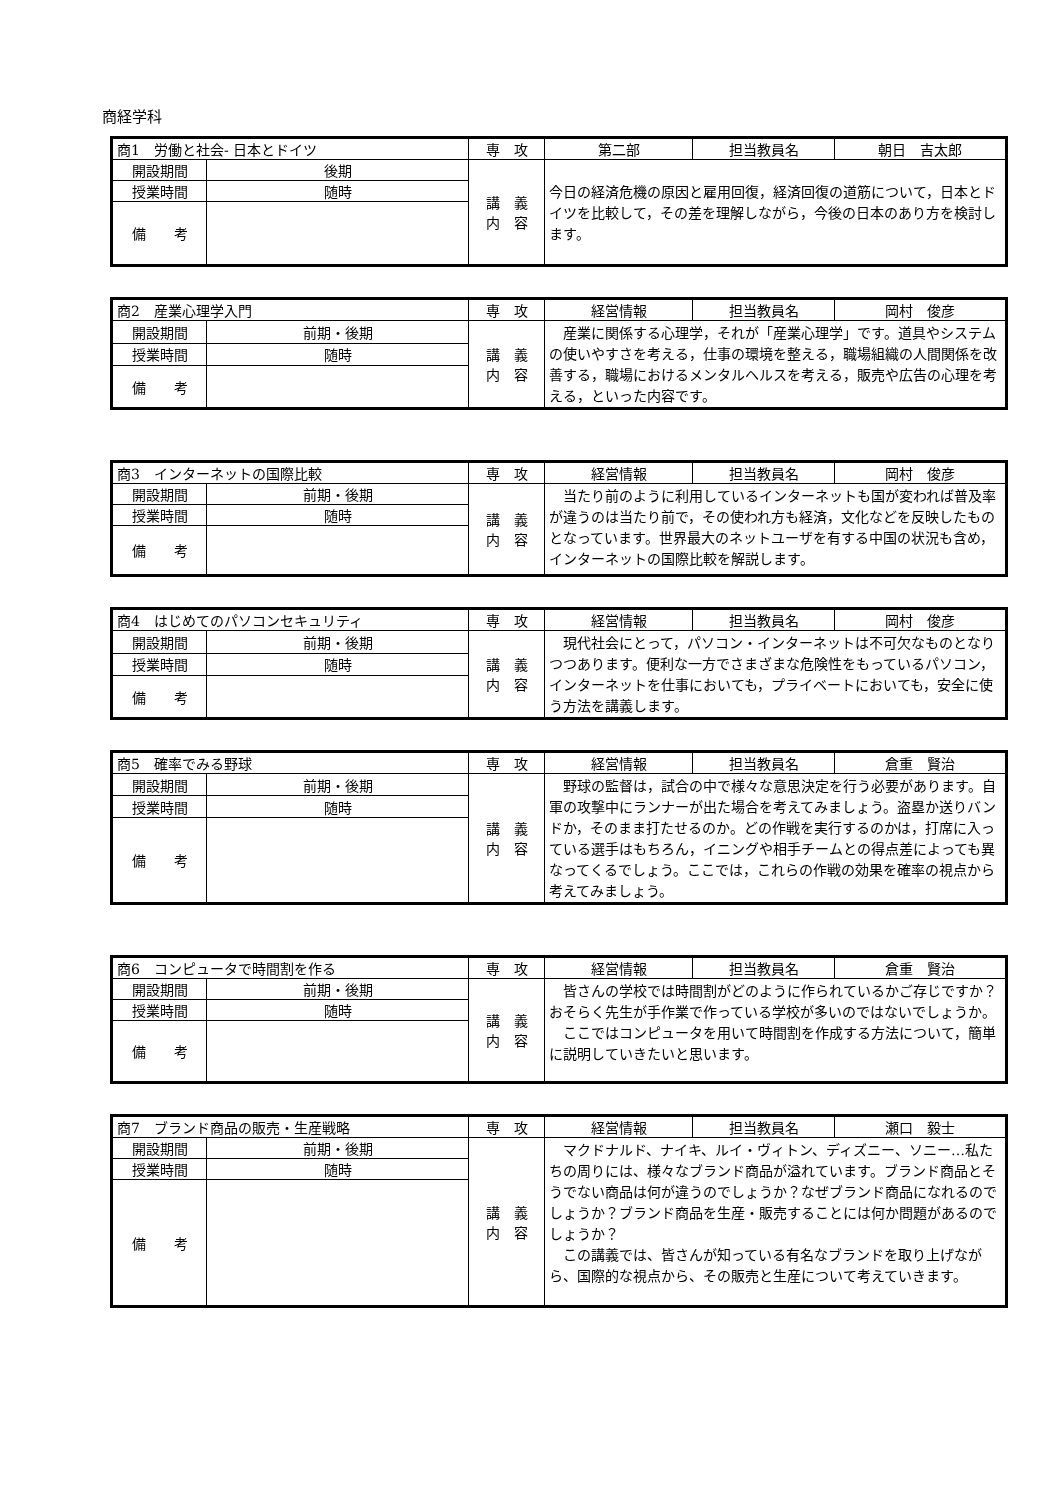商経学科
| 商1 労働と社会- 日本とドイツ | | 専 攻 | 第二部 | 担当教員名 | 朝日 吉太郎 |
| 開設期間 | 後期 | 講 義 内 容 | 今日の経済危機の原因と雇用回復，経済回復の道筋について，日本とドイツを比較して，その差を理解しながら，今後の日本のあり方を検討します。 | | |
| 授業時間 | 随時 | | | | |
| 備 考 | | | | | |
| 商2 産業心理学入門 | | 専 攻 | 経営情報 | 担当教員名 | 岡村 俊彦 |
| 開設期間 | 前期・後期 | 講 義 内 容 | 産業に関係する心理学，それが「産業心理学」です。道具やシステムの使いやすさを考える，仕事の環境を整える，職場組織の人間関係を改善する，職場におけるメンタルヘルスを考える，販売や広告の心理を考える，といった内容です。 | | |
| 授業時間 | 随時 | | | | |
| 備 考 | | | | | |
| 商3 インターネットの国際比較 | | 専 攻 | 経営情報 | 担当教員名 | 岡村 俊彦 |
| 開設期間 | 前期・後期 | 講 義 内 容 | 当たり前のように利用しているインターネットも国が変われば普及率が違うのは当たり前で，その使われ方も経済，文化などを反映したものとなっています。世界最大のネットユーザを有する中国の状況も含め，インターネットの国際比較を解説します。 | | |
| 授業時間 | 随時 | | | | |
| 備 考 | | | | | |
| 商4 はじめてのパソコンセキュリティ | | 専 攻 | 経営情報 | 担当教員名 | 岡村 俊彦 |
| 開設期間 | 前期・後期 | 講 義 内 容 | 現代社会にとって，パソコン・インターネットは不可欠なものとなりつつあります。便利な一方でさまざまな危険性をもっているパソコン，インターネットを仕事においても，プライベートにおいても，安全に使う方法を講義します。 | | |
| 授業時間 | 随時 | | | | |
| 備 考 | | | | | |
| 商5 確率でみる野球 | | 専 攻 | 経営情報 | 担当教員名 | 倉重 賢治 |
| 開設期間 | 前期・後期 | 講 義 内 容 | 野球の監督は，試合の中で様々な意思決定を行う必要があります。自軍の攻撃中にランナーが出た場合を考えてみましょう。盗塁か送りバンドか，そのまま打たせるのか。どの作戦を実行するのかは，打席に入っている選手はもちろん，イニングや相手チームとの得点差によっても異なってくるでしょう。ここでは，これらの作戦の効果を確率の視点から考えてみましょう。 | | |
| 授業時間 | 随時 | | | | |
| 備 考 | | | | | |
| 商6 コンピュータで時間割を作る | | 専 攻 | 経営情報 | 担当教員名 | 倉重 賢治 |
| 開設期間 | 前期・後期 | 講 義 内 容 | 皆さんの学校では時間割がどのように作られているかご存じですか？おそらく先生が手作業で作っている学校が多いのではないでしょうか。 ここではコンピュータを用いて時間割を作成する方法について，簡単に説明していきたいと思います。 | | |
| 授業時間 | 随時 | | | | |
| 備 考 | | | | | |
| 商7 ブランド商品の販売・生産戦略 | | 専 攻 | 経営情報 | 担当教員名 | 瀬口 毅士 |
| 開設期間 | 前期・後期 | 講 義 内 容 | マクドナルド、ナイキ、ルイ・ヴィトン、ディズニー、ソニー…私たちの周りには、様々なブランド商品が溢れています。ブランド商品とそうでない商品は何が違うのでしょうか？なぜブランド商品になれるのでしょうか？ブランド商品を生産・販売することには何か問題があるのでしょうか？ この講義では、皆さんが知っている有名なブランドを取り上げながら、国際的な視点から、その販売と生産について考えていきます。 | | |
| 授業時間 | 随時 | | | | |
| 備 考 | | | | | |